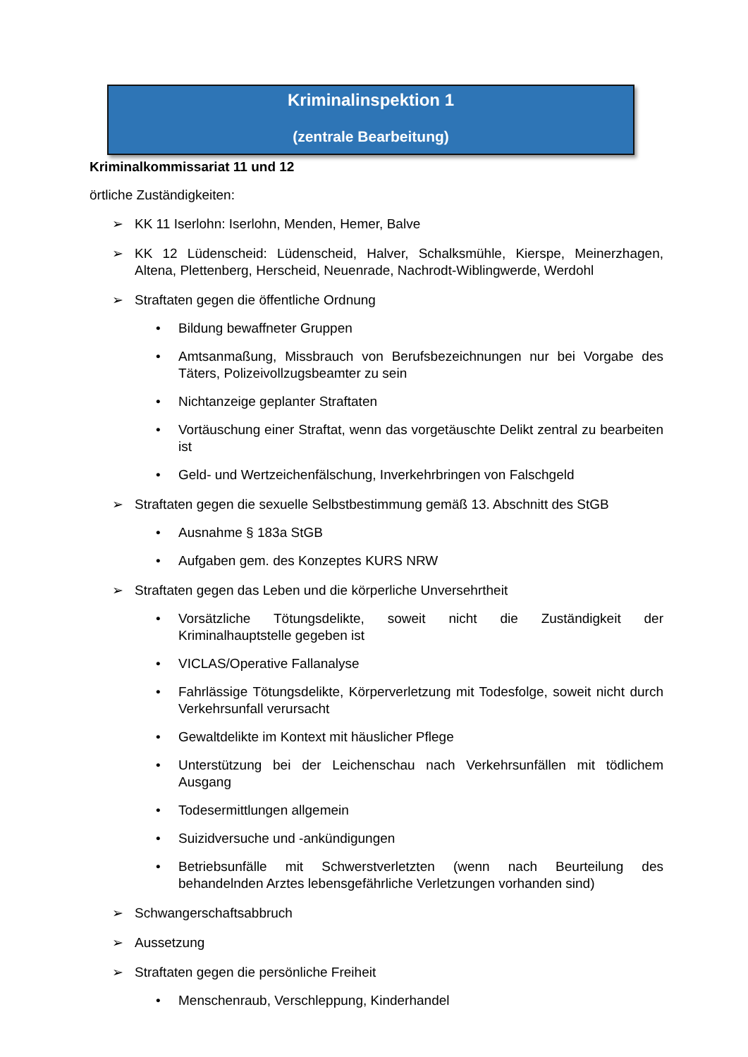Kriminalinspektion 1
(zentrale Bearbeitung)
Kriminalkommissariat 11 und 12
örtliche Zuständigkeiten:
➢ KK 11 Iserlohn: Iserlohn, Menden, Hemer, Balve
➢ KK 12 Lüdenscheid: Lüdenscheid, Halver, Schalksmühle, Kierspe, Meinerzhagen, Altena, Plettenberg, Herscheid, Neuenrade, Nachrodt-Wiblingwerde, Werdohl
➢ Straftaten gegen die öffentliche Ordnung
• Bildung bewaffneter Gruppen
• Amtsanmaßung, Missbrauch von Berufsbezeichnungen nur bei Vorgabe des Täters, Polizeivollzugsbeamter zu sein
• Nichtanzeige geplanter Straftaten
• Vortäuschung einer Straftat, wenn das vorgetäuschte Delikt zentral zu bearbeiten ist
• Geld- und Wertzeichenfälschung, Inverkehrbringen von Falschgeld
➢ Straftaten gegen die sexuelle Selbstbestimmung gemäß 13. Abschnitt des StGB
• Ausnahme § 183a StGB
• Aufgaben gem. des Konzeptes KURS NRW
➢ Straftaten gegen das Leben und die körperliche Unversehrtheit
• Vorsätzliche Tötungsdelikte, soweit nicht die Zuständigkeit der Kriminalhauptstelle gegeben ist
• VICLAS/Operative Fallanalyse
• Fahrlässige Tötungsdelikte, Körperverletzung mit Todesfolge, soweit nicht durch Verkehrsunfall verursacht
• Gewaltdelikte im Kontext mit häuslicher Pflege
• Unterstützung bei der Leichenschau nach Verkehrsunfällen mit tödlichem Ausgang
• Todesermittlungen allgemein
• Suizidversuche und -ankündigungen
• Betriebsunfälle mit Schwerstverletzten (wenn nach Beurteilung des behandelnden Arztes lebensgefährliche Verletzungen vorhanden sind)
➢ Schwangerschaftsabbruch
➢ Aussetzung
➢ Straftaten gegen die persönliche Freiheit
• Menschenraub, Verschleppung, Kinderhandel